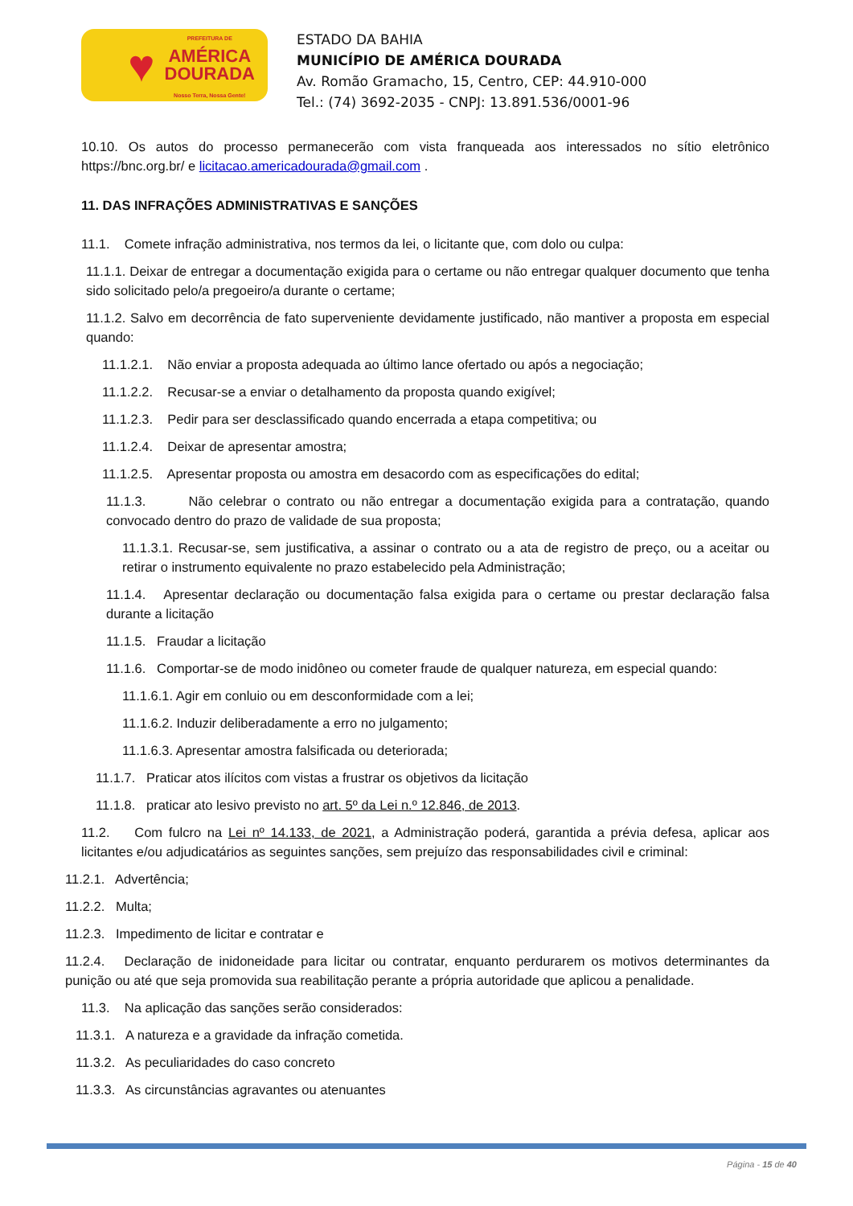♥
PREFEITURA DE
AMÉRICA
DOURADA
Nosso Terra, Nossa Gente!
ESTADO DA BAHIA
MUNICÍPIO DE AMÉRICA DOURADA
Av. Romão Gramacho, 15, Centro, CEP: 44.910-000
Tel.: (74) 3692-2035 - CNPJ: 13.891.536/0001-96
10.10. Os autos do processo permanecerão com vista franqueada aos interessados no sítio eletrônico https://bnc.org.br/ e licitacao.americadourada@gmail.com .
11. DAS INFRAÇÕES ADMINISTRATIVAS E SANÇÕES
11.1. Comete infração administrativa, nos termos da lei, o licitante que, com dolo ou culpa:
11.1.1. Deixar de entregar a documentação exigida para o certame ou não entregar qualquer documento que tenha sido solicitado pelo/a pregoeiro/a durante o certame;
11.1.2. Salvo em decorrência de fato superveniente devidamente justificado, não mantiver a proposta em especial quando:
11.1.2.1. Não enviar a proposta adequada ao último lance ofertado ou após a negociação;
11.1.2.2. Recusar-se a enviar o detalhamento da proposta quando exigível;
11.1.2.3. Pedir para ser desclassificado quando encerrada a etapa competitiva; ou
11.1.2.4. Deixar de apresentar amostra;
11.1.2.5. Apresentar proposta ou amostra em desacordo com as especificações do edital;
11.1.3. Não celebrar o contrato ou não entregar a documentação exigida para a contratação, quando convocado dentro do prazo de validade de sua proposta;
11.1.3.1. Recusar-se, sem justificativa, a assinar o contrato ou a ata de registro de preço, ou a aceitar ou retirar o instrumento equivalente no prazo estabelecido pela Administração;
11.1.4. Apresentar declaração ou documentação falsa exigida para o certame ou prestar declaração falsa durante a licitação
11.1.5. Fraudar a licitação
11.1.6. Comportar-se de modo inidôneo ou cometer fraude de qualquer natureza, em especial quando:
11.1.6.1. Agir em conluio ou em desconformidade com a lei;
11.1.6.2. Induzir deliberadamente a erro no julgamento;
11.1.6.3. Apresentar amostra falsificada ou deteriorada;
11.1.7. Praticar atos ilícitos com vistas a frustrar os objetivos da licitação
11.1.8. praticar ato lesivo previsto no art. 5º da Lei n.º 12.846, de 2013.
11.2. Com fulcro na Lei nº 14.133, de 2021, a Administração poderá, garantida a prévia defesa, aplicar aos licitantes e/ou adjudicatários as seguintes sanções, sem prejuízo das responsabilidades civil e criminal:
11.2.1. Advertência;
11.2.2. Multa;
11.2.3. Impedimento de licitar e contratar e
11.2.4. Declaração de inidoneidade para licitar ou contratar, enquanto perdurarem os motivos determinantes da punição ou até que seja promovida sua reabilitação perante a própria autoridade que aplicou a penalidade.
11.3. Na aplicação das sanções serão considerados:
11.3.1. A natureza e a gravidade da infração cometida.
11.3.2. As peculiaridades do caso concreto
11.3.3. As circunstâncias agravantes ou atenuantes
Página - 15 de 40